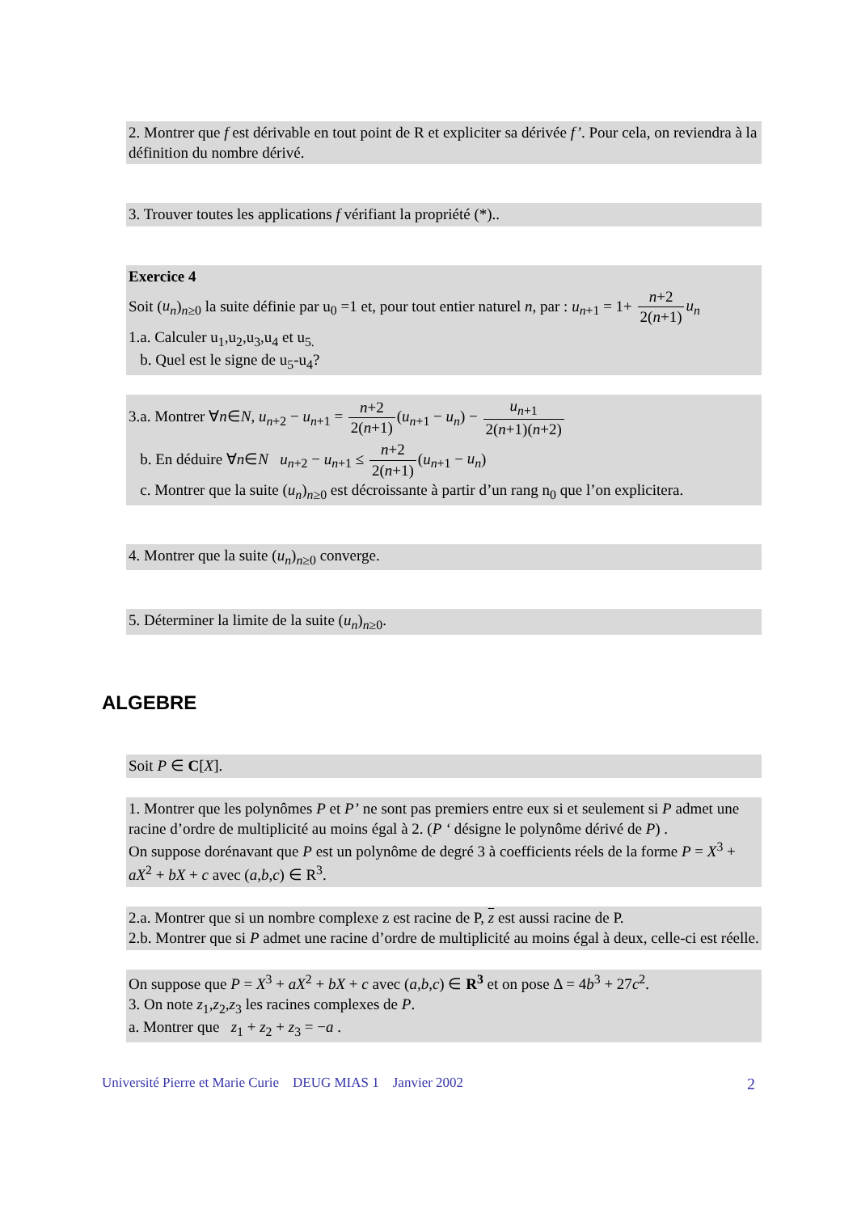2. Montrer que f est dérivable en tout point de R et expliciter sa dérivée f’. Pour cela, on reviendra à la définition du nombre dérivé.
3. Trouver toutes les applications f vérifiant la propriété (*)..
Exercice 4
Soit (u<sub>n</sub>)<sub>n≥0</sub> la suite définie par u<sub>0</sub> =1 et, pour tout entier naturel n, par : u<sub>n+1</sub> = 1+ n+2 2(n+1) u<sub>n</sub>
1.a. Calculer u<sub>1</sub>,u<sub>2</sub>,u<sub>3</sub>,u<sub>4</sub> et u<sub>5.</sub>
b. Quel est le signe de u<sub>5</sub>-u<sub>4</sub>?
3.a. Montrer ∀n∈N, u<sub>n+2</sub> − u<sub>n+1</sub> = n+2 2(n+1)(u<sub>n+1</sub> − u<sub>n</sub>) − u<sub>n+1</sub> 2(n+1)(n+2)
b. En déduire ∀n∈N u<sub>n+2</sub> − u<sub>n+1</sub> ≤ n+2 2(n+1)(u<sub>n+1</sub> − u<sub>n</sub>)
c. Montrer que la suite (u<sub>n</sub>)<sub>n≥0</sub> est décroissante à partir d’un rang n<sub>0</sub> que l’on explicitera.
4. Montrer que la suite (u<sub>n</sub>)<sub>n≥0</sub> converge.
5. Déterminer la limite de la suite (u<sub>n</sub>)<sub>n≥0</sub>.
ALGEBRE
Soit P ∈ C[X].
1. Montrer que les polynômes P et P’ ne sont pas premiers entre eux si et seulement si P admet une racine d’ordre de multiplicité au moins égal à 2. (P ‘ désigne le polynôme dérivé de P) .
On suppose dorénavant que P est un polynôme de degré 3 à coefficients réels de la forme P = X<sup>3</sup> + aX<sup>2</sup> + bX + c avec (a,b,c) ∈ R<sup>3</sup>.
2.a. Montrer que si un nombre complexe z est racine de P, z est aussi racine de P.
2.b. Montrer que si P admet une racine d’ordre de multiplicité au moins égal à deux, celle-ci est réelle.
On suppose que P = X<sup>3</sup> + aX<sup>2</sup> + bX + c avec (a,b,c) ∈ R<sup>3</sup> et on pose Δ = 4b<sup>3</sup> + 27c<sup>2</sup>.
3. On note z<sub>1</sub>,z<sub>2</sub>,z<sub>3</sub> les racines complexes de P.
a. Montrer que z<sub>1</sub> + z<sub>2</sub> + z<sub>3</sub> = −a .
Université Pierre et Marie Curie DEUG MIAS 1 Janvier 2002 2